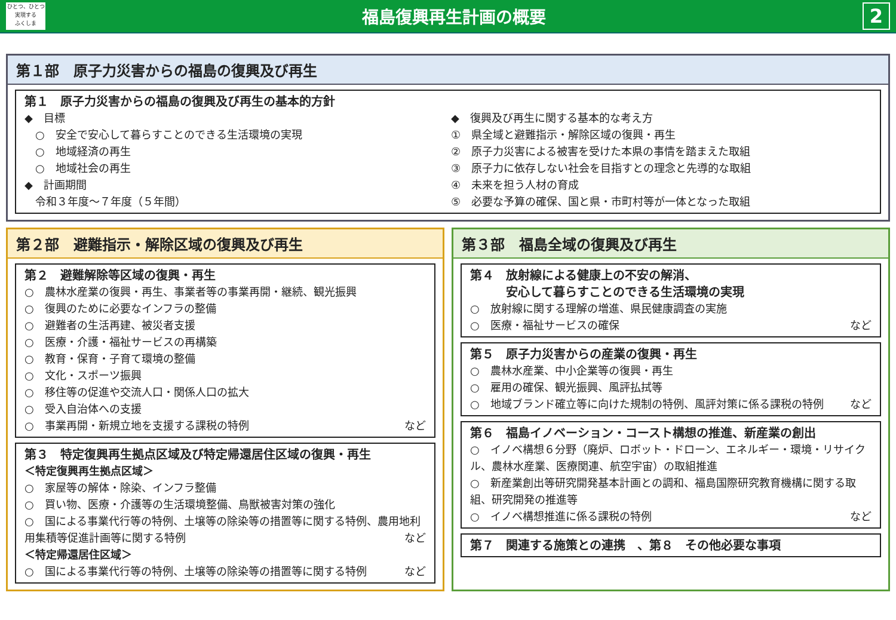ひとつ、ひとつ
実現する
ふくしま
福島復興再生計画の概要
2
第１部　原子力災害からの福島の復興及び再生
第１　原子力災害からの福島の復興及び再生の基本的方針
◆　目標
　○　安全で安心して暮らすことのできる生活環境の実現
　○　地域経済の再生
　○　地域社会の再生
◆　計画期間
　令和３年度～７年度（５年間）
◆　復興及び再生に関する基本的な考え方
①　県全域と避難指示・解除区域の復興・再生
②　原子力災害による被害を受けた本県の事情を踏まえた取組
③　原子力に依存しない社会を目指すとの理念と先導的な取組
④　未来を担う人材の育成
⑤　必要な予算の確保、国と県・市町村等が一体となった取組
第２部　避難指示・解除区域の復興及び再生
第２　避難解除等区域の復興・再生
○　農林水産業の復興・再生、事業者等の事業再開・継続、観光振興
○　復興のために必要なインフラの整備
○　避難者の生活再建、被災者支援
○　医療・介護・福祉サービスの再構築
○　教育・保育・子育て環境の整備
○　文化・スポーツ振興
○　移住等の促進や交流人口・関係人口の拡大
○　受入自治体への支援
○　事業再開・新規立地を支援する課税の特例 など
第３　特定復興再生拠点区域及び特定帰還居住区域の復興・再生
＜特定復興再生拠点区域＞
○　家屋等の解体・除染、インフラ整備
○　買い物、医療・介護等の生活環境整備、鳥獣被害対策の強化
○　国による事業代行等の特例、土壌等の除染等の措置等に関する特例、農用地利用集積等促進計画等に関する特例 など
＜特定帰還居住区域＞
○　国による事業代行等の特例、土壌等の除染等の措置等に関する特例 など
第３部　福島全域の復興及び再生
第４　放射線による健康上の不安の解消、
　　　安心して暮らすことのできる生活環境の実現
○　放射線に関する理解の増進、県民健康調査の実施
○　医療・福祉サービスの確保 など
第５　原子力災害からの産業の復興・再生
○　農林水産業、中小企業等の復興・再生
○　雇用の確保、観光振興、風評払拭等
○　地域ブランド確立等に向けた規制の特例、風評対策に係る課税の特例 など
第６　福島イノベーション・コースト構想の推進、新産業の創出
○　イノベ構想６分野（廃炉、ロボット・ドローン、エネルギー・環境・リサイクル、農林水産業、医療関連、航空宇宙）の取組推進
○　新産業創出等研究開発基本計画との調和、福島国際研究教育機構に関する取組、研究開発の推進等
○　イノベ構想推進に係る課税の特例 など
第７　関連する施策との連携　、第８　その他必要な事項